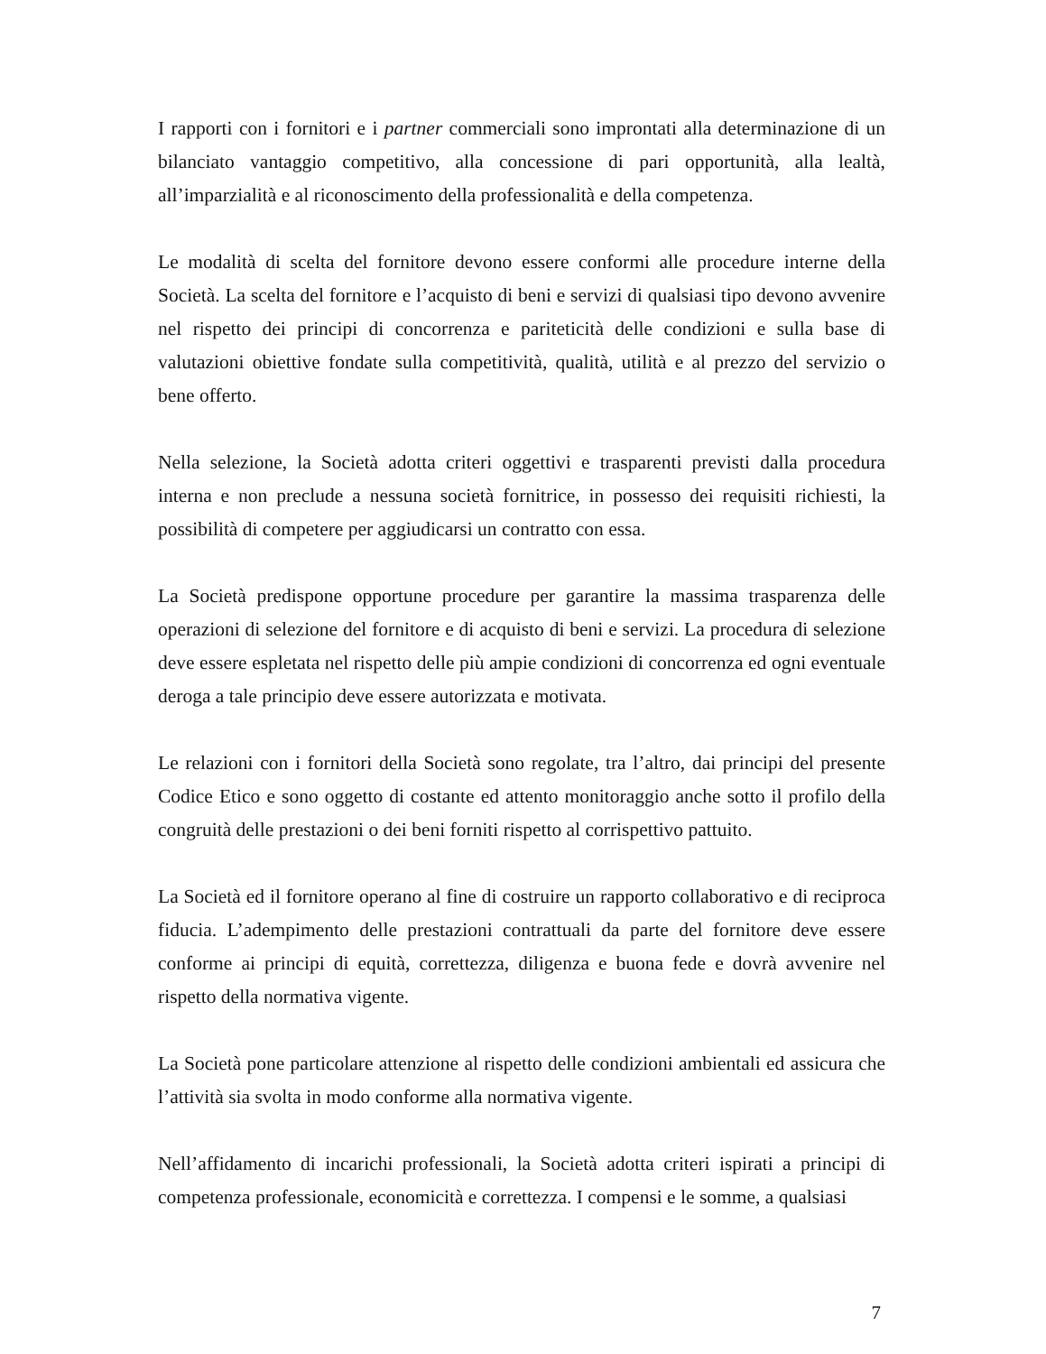I rapporti con i fornitori e i partner commerciali sono improntati alla determinazione di un bilanciato vantaggio competitivo, alla concessione di pari opportunità, alla lealtà, all’imparzialità e al riconoscimento della professionalità e della competenza.
Le modalità di scelta del fornitore devono essere conformi alle procedure interne della Società. La scelta del fornitore e l’acquisto di beni e servizi di qualsiasi tipo devono avvenire nel rispetto dei principi di concorrenza e pariteticità delle condizioni e sulla base di valutazioni obiettive fondate sulla competitività, qualità, utilità e al prezzo del servizio o bene offerto.
Nella selezione, la Società adotta criteri oggettivi e trasparenti previsti dalla procedura interna e non preclude a nessuna società fornitrice, in possesso dei requisiti richiesti, la possibilità di competere per aggiudicarsi un contratto con essa.
La Società predispone opportune procedure per garantire la massima trasparenza delle operazioni di selezione del fornitore e di acquisto di beni e servizi. La procedura di selezione deve essere espletata nel rispetto delle più ampie condizioni di concorrenza ed ogni eventuale deroga a tale principio deve essere autorizzata e motivata.
Le relazioni con i fornitori della Società sono regolate, tra l’altro, dai principi del presente Codice Etico e sono oggetto di costante ed attento monitoraggio anche sotto il profilo della congruità delle prestazioni o dei beni forniti rispetto al corrispettivo pattuito.
La Società ed il fornitore operano al fine di costruire un rapporto collaborativo e di reciproca fiducia. L’adempimento delle prestazioni contrattuali da parte del fornitore deve essere conforme ai principi di equità, correttezza, diligenza e buona fede e dovrà avvenire nel rispetto della normativa vigente.
La Società pone particolare attenzione al rispetto delle condizioni ambientali ed assicura che l’attività sia svolta in modo conforme alla normativa vigente.
Nell’affidamento di incarichi professionali, la Società adotta criteri ispirati a principi di competenza professionale, economicità e correttezza. I compensi e le somme, a qualsiasi
7